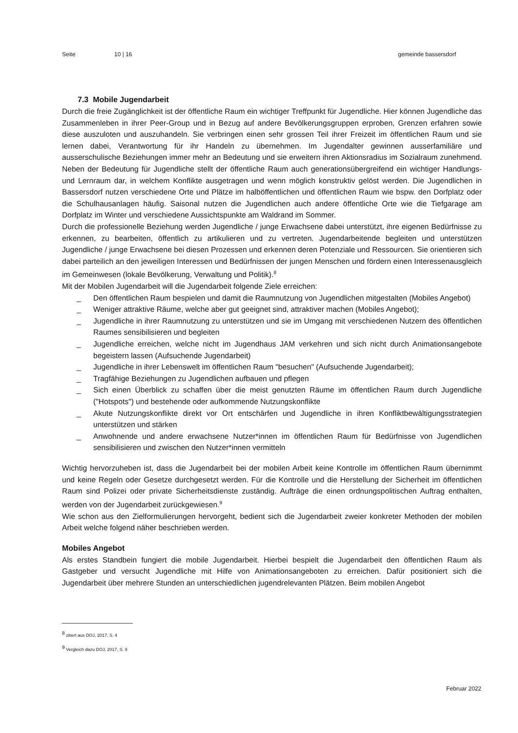Seite 10 | 16 gemeinde bassersdorf
7.3 Mobile Jugendarbeit
Durch die freie Zugänglichkeit ist der öffentliche Raum ein wichtiger Treffpunkt für Jugendliche. Hier können Jugendliche das Zusammenleben in ihrer Peer-Group und in Bezug auf andere Bevölkerungsgruppen erproben, Grenzen erfahren sowie diese auszuloten und auszuhandeln. Sie verbringen einen sehr grossen Teil ihrer Freizeit im öffentlichen Raum und sie lernen dabei, Verantwortung für ihr Handeln zu übernehmen. Im Jugendalter gewinnen ausserfamiliäre und ausserschulische Beziehungen immer mehr an Bedeutung und sie erweitern ihren Aktionsradius im Sozialraum zunehmend. Neben der Bedeutung für Jugendliche stellt der öffentliche Raum auch generationsübergreifend ein wichtiger Handlungs- und Lernraum dar, in welchem Konflikte ausgetragen und wenn möglich konstruktiv gelöst werden. Die Jugendlichen in Bassersdorf nutzen verschiedene Orte und Plätze im halböffentlichen und öffentlichen Raum wie bspw. den Dorfplatz oder die Schulhausanlagen häufig. Saisonal nutzen die Jugendlichen auch andere öffentliche Orte wie die Tiefgarage am Dorfplatz im Winter und verschiedene Aussichtspunkte am Waldrand im Sommer.
Durch die professionelle Beziehung werden Jugendliche / junge Erwachsene dabei unterstützt, ihre eigenen Bedürfnisse zu erkennen, zu bearbeiten, öffentlich zu artikulieren und zu vertreten. Jugendarbeitende begleiten und unterstützen Jugendliche / junge Erwachsene bei diesen Prozessen und erkennen deren Potenziale und Ressourcen. Sie orientieren sich dabei parteilich an den jeweiligen Interessen und Bedürfnissen der jungen Menschen und fördern einen Interessenausgleich im Gemeinwesen (lokale Bevölkerung, Verwaltung und Politik).<sup>8</sup>
Mit der Mobilen Jugendarbeit will die Jugendarbeit folgende Ziele erreichen:
_ Den öffentlichen Raum bespielen und damit die Raumnutzung von Jugendlichen mitgestalten (Mobiles Angebot)
_ Weniger attraktive Räume, welche aber gut geeignet sind, attraktiver machen (Mobiles Angebot);
_ Jugendliche in ihrer Raumnutzung zu unterstützen und sie im Umgang mit verschiedenen Nutzern des öffentlichen Raumes sensibilisieren und begleiten
_ Jugendliche erreichen, welche nicht im Jugendhaus JAM verkehren und sich nicht durch Animationsangebote begeistern lassen (Aufsuchende Jugendarbeit)
_ Jugendliche in ihrer Lebenswelt im öffentlichen Raum "besuchen" (Aufsuchende Jugendarbeit);
_ Tragfähige Beziehungen zu Jugendlichen aufbauen und pflegen
_ Sich einen Überblick zu schaffen über die meist genutzten Räume im öffentlichen Raum durch Jugendliche ("Hotspots") und bestehende oder aufkommende Nutzungskonflikte
_ Akute Nutzungskonflikte direkt vor Ort entschärfen und Jugendliche in ihren Konfliktbewältigungsstrategien unterstützen und stärken
_ Anwohnende und andere erwachsene Nutzer*innen im öffentlichen Raum für Bedürfnisse von Jugendlichen sensibilisieren und zwischen den Nutzer*innen vermitteln
Wichtig hervorzuheben ist, dass die Jugendarbeit bei der mobilen Arbeit keine Kontrolle im öffentlichen Raum übernimmt und keine Regeln oder Gesetze durchgesetzt werden. Für die Kontrolle und die Herstellung der Sicherheit im öffentlichen Raum sind Polizei oder private Sicherheitsdienste zuständig. Aufträge die einen ordnungspolitischen Auftrag enthalten, werden von der Jugendarbeit zurückgewiesen.<sup>9</sup>
Wie schon aus den Zielformulierungen hervorgeht, bedient sich die Jugendarbeit zweier konkreter Methoden der mobilen Arbeit welche folgend näher beschrieben werden.
Mobiles Angebot
Als erstes Standbein fungiert die mobile Jugendarbeit. Hierbei bespielt die Jugendarbeit den öffentlichen Raum als Gastgeber und versucht Jugendliche mit Hilfe von Animationsangeboten zu erreichen. Dafür positioniert sich die Jugendarbeit über mehrere Stunden an unterschiedlichen jugendrelevanten Plätzen. Beim mobilen Angebot
<sup>8</sup> zitiert aus DOJ, 2017, S. 4
<sup>9</sup> Vergleich dazu DOJ, 2017, S. 9
Februar 2022